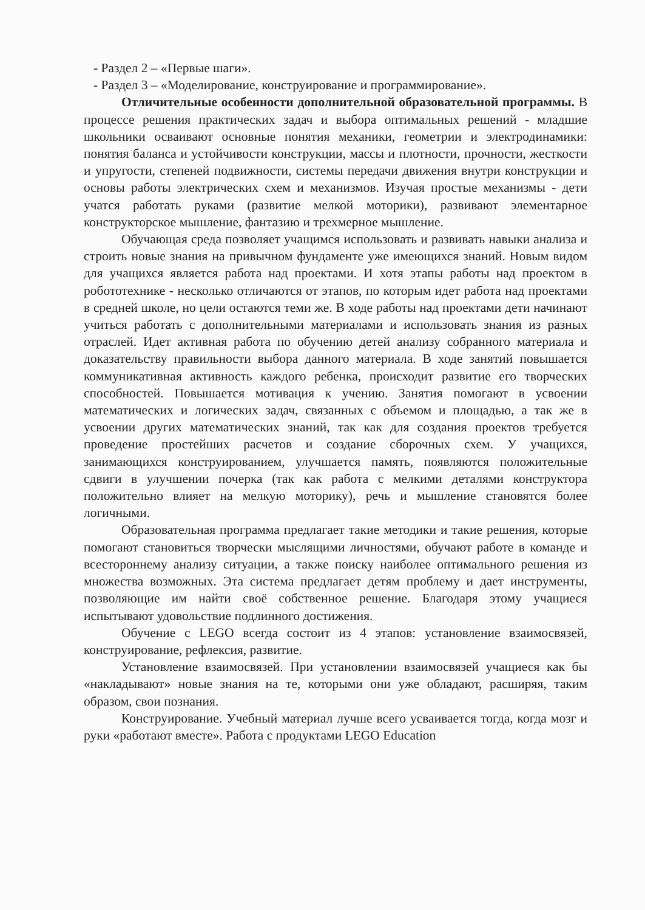- Раздел 2 – «Первые шаги».
- Раздел 3 – «Моделирование, конструирование и программирование».
Отличительные особенности дополнительной образовательной программы. В процессе решения практических задач и выбора оптимальных решений - младшие школьники осваивают основные понятия механики, геометрии и электродинамики: понятия баланса и устойчивости конструкции, массы и плотности, прочности, жесткости и упругости, степеней подвижности, системы передачи движения внутри конструкции и основы работы электрических схем и механизмов. Изучая простые механизмы - дети учатся работать руками (развитие мелкой моторики), развивают элементарное конструкторское мышление, фантазию и трехмерное мышление.
Обучающая среда позволяет учащимся использовать и развивать навыки анализа и строить новые знания на привычном фундаменте уже имеющихся знаний. Новым видом для учащихся является работа над проектами. И хотя этапы работы над проектом в робототехнике - несколько отличаются от этапов, по которым идет работа над проектами в средней школе, но цели остаются теми же. В ходе работы над проектами дети начинают учиться работать с дополнительными материалами и использовать знания из разных отраслей. Идет активная работа по обучению детей анализу собранного материала и доказательству правильности выбора данного материала. В ходе занятий повышается коммуникативная активность каждого ребенка, происходит развитие его творческих способностей. Повышается мотивация к учению. Занятия помогают в усвоении математических и логических задач, связанных с объемом и площадью, а так же в усвоении других математических знаний, так как для создания проектов требуется проведение простейших расчетов и создание сборочных схем. У учащихся, занимающихся конструированием, улучшается память, появляются положительные сдвиги в улучшении почерка (так как работа с мелкими деталями конструктора положительно влияет на мелкую моторику), речь и мышление становятся более логичными.
Образовательная программа предлагает такие методики и такие решения, которые помогают становиться творчески мыслящими личностями, обучают работе в команде и всестороннему анализу ситуации, а также поиску наиболее оптимального решения из множества возможных. Эта система предлагает детям проблему и дает инструменты, позволяющие им найти своё собственное решение. Благодаря этому учащиеся испытывают удовольствие подлинного достижения.
Обучение с LEGO всегда состоит из 4 этапов: установление взаимосвязей, конструирование, рефлексия, развитие.
Установление взаимосвязей. При установлении взаимосвязей учащиеся как бы «накладывают» новые знания на те, которыми они уже обладают, расширяя, таким образом, свои познания.
Конструирование. Учебный материал лучше всего усваивается тогда, когда мозг и руки «работают вместе». Работа с продуктами LEGO Education